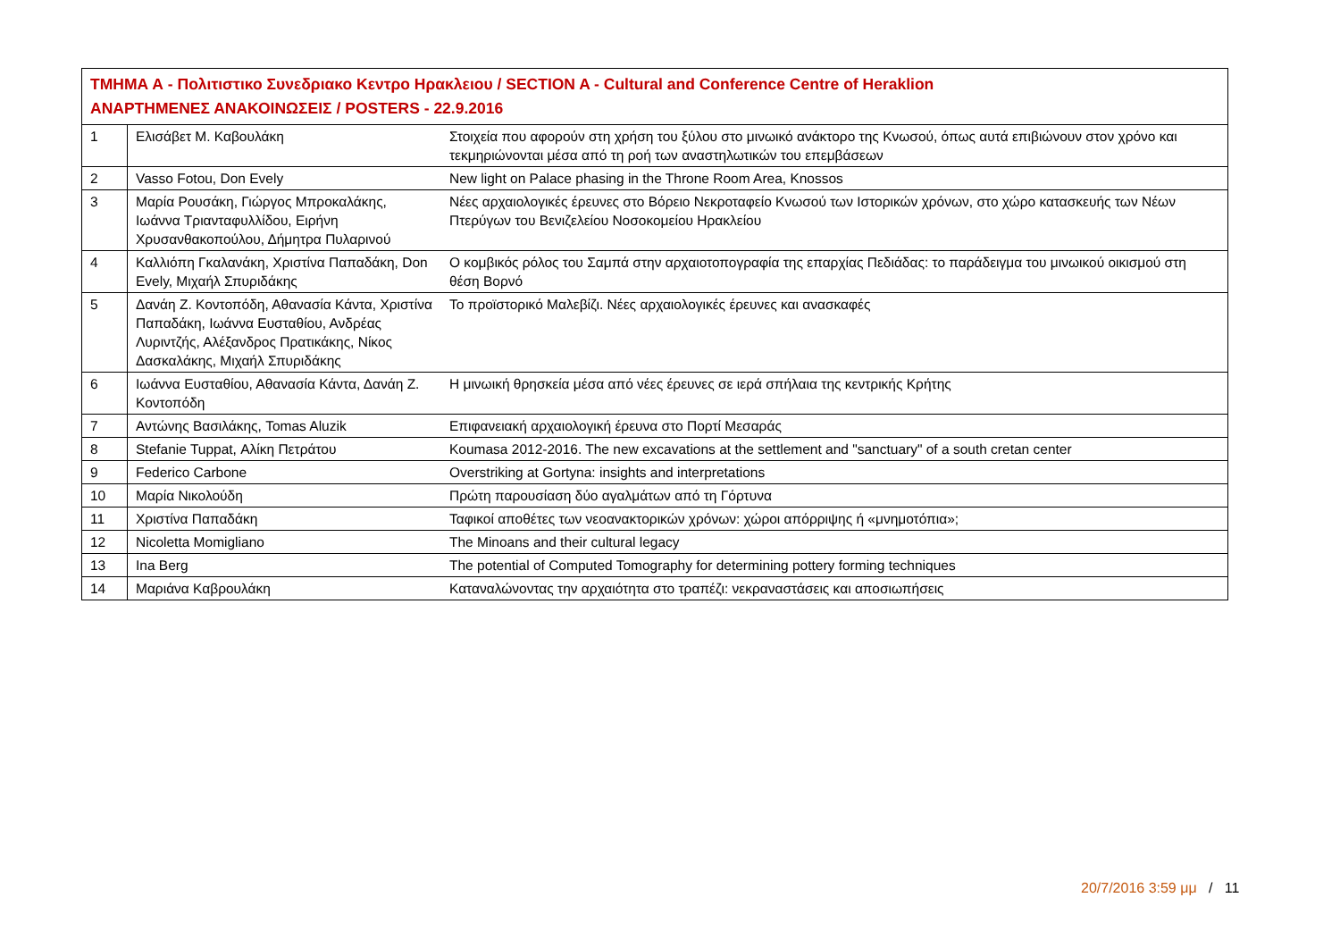| ΤΜΗΜΑ Α - Πολιτιστικο Συνεδριακο Κεντρο Ηρακλειου / SECTION A - Cultural and Conference Centre of Heraklion ΑΝΑΡΤΗΜΕΝΕΣ ΑΝΑΚΟΙΝΩΣΕΙΣ / POSTERS - 22.9.2016 | | |
| --- | --- | --- |
| 1 | Ελισάβετ Μ. Καβουλάκη | Στοιχεία που αφορούν στη χρήση του ξύλου στο μινωικό ανάκτορο της Κνωσού, όπως αυτά επιβιώνουν στον χρόνο και τεκμηριώνονται μέσα από τη ροή των αναστηλωτικών του επεμβάσεων |
| 2 | Vasso Fotou, Don Evely | New light on Palace phasing in the Throne Room Area, Knossos |
| 3 | Μαρία Ρουσάκη, Γιώργος Μπροκαλάκης, Ιωάννα Τριανταφυλλίδου, Ειρήνη Χρυσανθακοπούλου, Δήμητρα Πυλαρινού | Νέες αρχαιολογικές έρευνες στο Βόρειο Νεκροταφείο Κνωσού των Ιστορικών χρόνων, στο χώρο κατασκευής των Νέων Πτερύγων του Βενιζελείου Νοσοκομείου Ηρακλείου |
| 4 | Καλλιόπη Γκαλανάκη, Χριστίνα Παπαδάκη, Don Evely, Μιχαήλ Σπυριδάκης | Ο κομβικός ρόλος του Σαμπά στην αρχαιοτοπογραφία της επαρχίας Πεδιάδας: το παράδειγμα του μινωικού οικισμού στη θέση Βορνό |
| 5 | Δανάη Ζ. Κοντοπόδη, Αθανασία Κάντα, Χριστίνα Παπαδάκη, Ιωάννα Ευσταθίου, Ανδρέας Λυριντζής, Αλέξανδρος Πρατικάκης, Νίκος Δασκαλάκης, Μιχαήλ Σπυριδάκης | Το προϊστορικό Μαλεβίζι. Νέες αρχαιολογικές έρευνες και ανασκαφές |
| 6 | Ιωάννα Ευσταθίου, Αθανασία Κάντα, Δανάη Ζ. Κοντοπόδη | Η μινωική θρησκεία μέσα από νέες έρευνες σε ιερά σπήλαια της κεντρικής Κρήτης |
| 7 | Αντώνης Βασιλάκης, Tomas Aluzik | Επιφανειακή αρχαιολογική έρευνα στο Πορτί Μεσαράς |
| 8 | Stefanie Tuppat, Αλίκη Πετράτου | Koumasa 2012-2016. The new excavations at the settlement and "sanctuary" of a south cretan center |
| 9 | Federico Carbone | Overstriking at Gortyna: insights and interpretations |
| 10 | Μαρία Νικολούδη | Πρώτη παρουσίαση δύο αγαλμάτων από τη Γόρτυνα |
| 11 | Χριστίνα Παπαδάκη | Ταφικοί αποθέτες των νεοανακτορικών χρόνων: χώροι απόρριψης ή «μνημοτόπια»; |
| 12 | Nicoletta Momigliano | The Minoans and their cultural legacy |
| 13 | Ina Berg | The potential of Computed Tomography for determining pottery forming techniques |
| 14 | Μαριάνα Καβρουλάκη | Καταναλώνοντας την αρχαιότητα στο τραπέζι: νεκραναστάσεις και αποσιωπήσεις |
20/7/2016 3:59 μμ / 11